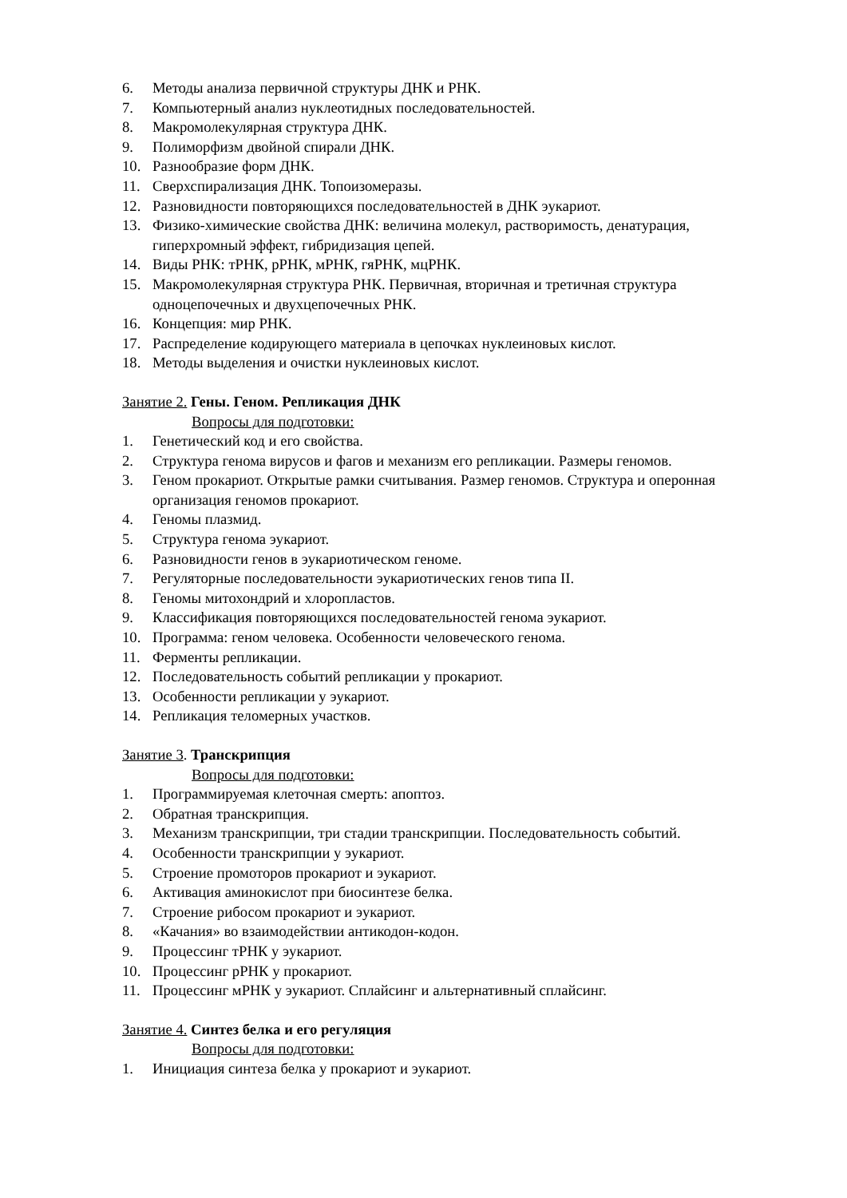6. Методы анализа первичной структуры ДНК и РНК.
7. Компьютерный анализ нуклеотидных последовательностей.
8. Макромолекулярная структура ДНК.
9. Полиморфизм двойной спирали ДНК.
10. Разнообразие форм ДНК.
11. Сверхспирализация ДНК. Топоизомеразы.
12. Разновидности повторяющихся последовательностей в ДНК эукариот.
13. Физико-химические свойства ДНК: величина молекул, растворимость, денатурация, гиперхромный эффект, гибридизация цепей.
14. Виды РНК: тРНК, рРНК, мРНК, гяРНК, мцРНК.
15. Макромолекулярная структура РНК. Первичная, вторичная и третичная структура одноцепочечных и двухцепочечных РНК.
16. Концепция: мир РНК.
17. Распределение кодирующего материала в цепочках нуклеиновых кислот.
18. Методы выделения и очистки нуклеиновых кислот.
Занятие 2. Гены. Геном. Репликация ДНК
Вопросы для подготовки:
1. Генетический код и его свойства.
2. Структура генома вирусов и фагов и механизм его репликации. Размеры геномов.
3. Геном прокариот. Открытые рамки считывания. Размер геномов. Структура и оперонная организация геномов прокариот.
4. Геномы плазмид.
5. Структура генома эукариот.
6. Разновидности генов в эукариотическом геноме.
7. Регуляторные последовательности эукариотических генов типа II.
8. Геномы митохондрий и хлоропластов.
9. Классификация повторяющихся последовательностей генома эукариот.
10. Программа: геном человека. Особенности человеческого генома.
11. Ферменты репликации.
12. Последовательность событий репликации у прокариот.
13. Особенности репликации у эукариот.
14. Репликация теломерных участков.
Занятие 3. Транскрипция
Вопросы для подготовки:
1. Программируемая клеточная смерть: апоптоз.
2. Обратная транскрипция.
3. Механизм транскрипции, три стадии транскрипции. Последовательность событий.
4. Особенности транскрипции у эукариот.
5. Строение промоторов прокариот и эукариот.
6. Активация аминокислот при биосинтезе белка.
7. Строение рибосом прокариот и эукариот.
8. «Качания» во взаимодействии антикодон-кодон.
9. Процессинг тРНК у эукариот.
10. Процессинг рРНК у прокариот.
11. Процессинг мРНК у эукариот. Сплайсинг и альтернативный сплайсинг.
Занятие 4. Синтез белка и его регуляция
Вопросы для подготовки:
1. Инициация синтеза белка у прокариот и эукариот.